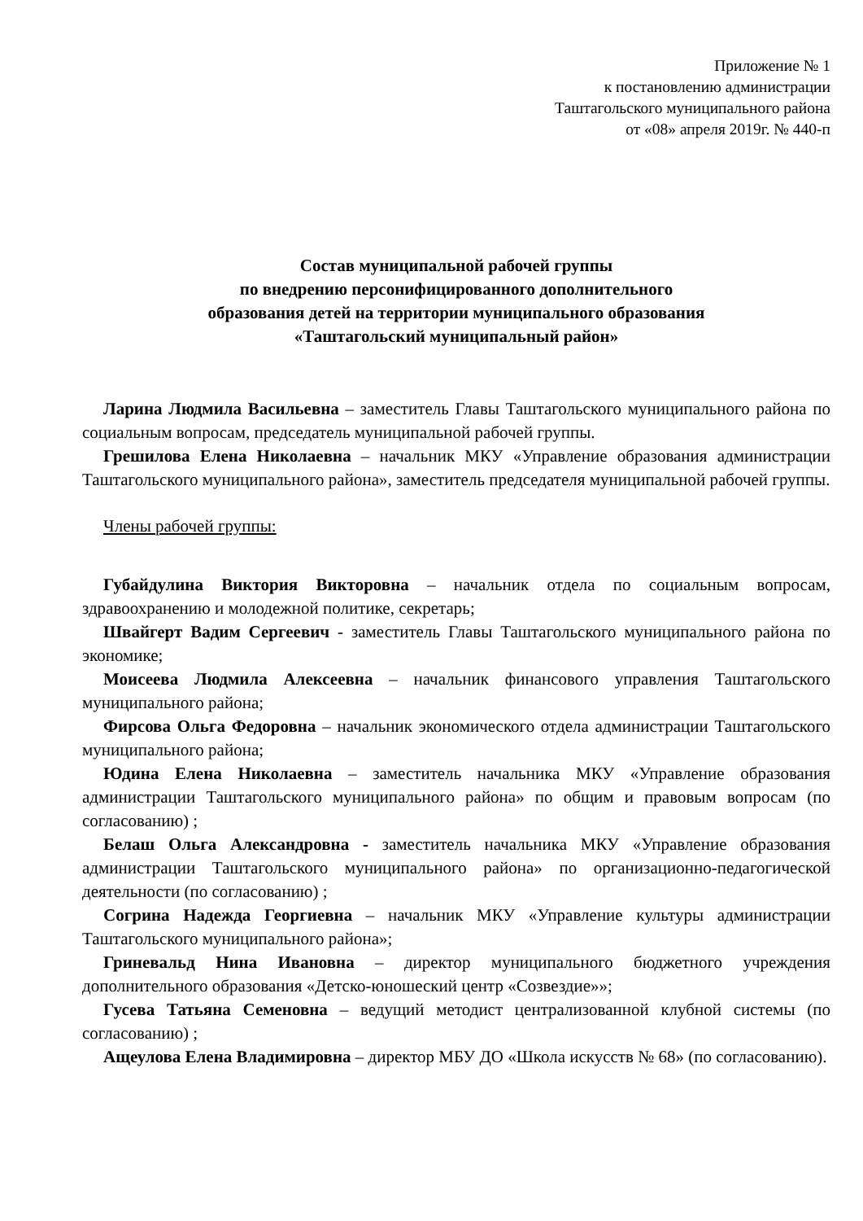Приложение № 1
к постановлению администрации
Таштагольского муниципального района
от «08» апреля 2019г. № 440-п
Состав муниципальной рабочей группы
по внедрению персонифицированного дополнительного
образования детей на территории муниципального образования
«Таштагольский муниципальный район»
Ларина Людмила Васильевна – заместитель Главы Таштагольского муниципального района по социальным вопросам, председатель муниципальной рабочей группы.
Грешилова Елена Николаевна – начальник МКУ «Управление образования администрации Таштагольского муниципального района», заместитель председателя муниципальной рабочей группы.
Члены рабочей группы:
Губайдулина Виктория Викторовна – начальник отдела по социальным вопросам, здравоохранению и молодежной политике, секретарь;
Швайгерт Вадим Сергеевич - заместитель Главы Таштагольского муниципального района по экономике;
Моисеева Людмила Алексеевна – начальник финансового управления Таштагольского муниципального района;
Фирсова Ольга Федоровна – начальник экономического отдела администрации Таштагольского муниципального района;
Юдина Елена Николаевна – заместитель начальника МКУ «Управление образования администрации Таштагольского муниципального района» по общим и правовым вопросам (по согласованию) ;
Белаш Ольга Александровна - заместитель начальника МКУ «Управление образования администрации Таштагольского муниципального района» по организационно-педагогической деятельности (по согласованию) ;
Согрина Надежда Георгиевна – начальник МКУ «Управление культуры администрации Таштагольского муниципального района»;
Гриневальд Нина Ивановна – директор муниципального бюджетного учреждения дополнительного образования «Детско-юношеский центр «Созвездие»»;
Гусева Татьяна Семеновна – ведущий методист централизованной клубной системы (по согласованию) ;
Ащеулова Елена Владимировна – директор МБУ ДО «Школа искусств № 68» (по согласованию).